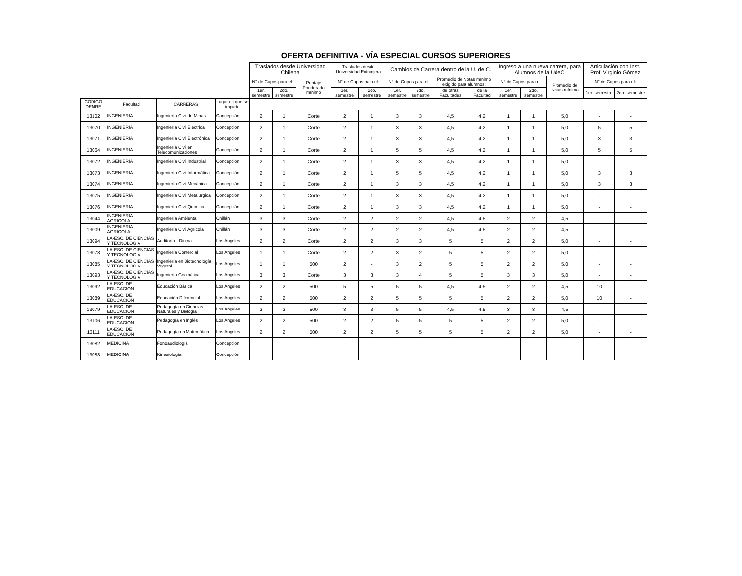OFERTA DEFINITIVA - VÍA ESPECIAL CURSOS SUPERIORES
| | | | | Traslados desde Universidad Chilena | | | Traslados desde Universidad Extranjera | | Cambios de Carrera dentro de la U. de C. | | | | Ingreso a una nueva carrera, para Alumnos de la UdeC | | | Articulación con Inst. Prof. Virginio Gómez | |
| --- | --- | --- | --- | --- | --- | --- | --- | --- | --- | --- | --- | --- | --- | --- | --- | --- | --- |
| | | | | N° de Cupos para el: | | Puntaje Ponderado mínimo | N° de Cupos para el: | | N° de Cupos para el: | | Promedio de Notas mínimo exigido para alumnos: | | N° de Cupos para el: | | Promedio de Notas mínimo | N° de Cupos para el: | |
| | | | | 1er. semestre | 2do. semestre | | 1er. semestre | 2do. semestre | 1er. semestre | 2do. semestre | de otras Facultades | de la Facultad | 1er. semestre | 2do. semestre | | 1er. semestre | 2do. semestre |
| CODIGO DEMRE | Facultad | CARRERAS | Lugar en que se imparte | | | | | | | | | | | | | | |
| 13102 | INGENIERIA | Ingeniería Civil de Minas | Concepción | 2 | 1 | Corte | 2 | 1 | 3 | 3 | 4,5 | 4,2 | 1 | 1 | 5,0 | - | - |
| 13070 | INGENIERIA | Ingeniería Civil Eléctrica | Concepción | 2 | 1 | Corte | 2 | 1 | 3 | 3 | 4,5 | 4,2 | 1 | 1 | 5,0 | 5 | 5 |
| 13071 | INGENIERIA | Ingeniería Civil Electrónica | Concepción | 2 | 1 | Corte | 2 | 1 | 3 | 3 | 4,5 | 4,2 | 1 | 1 | 5,0 | 3 | 3 |
| 13064 | INGENIERIA | Ingeniería Civil en Telecomunicaciones | Concepción | 2 | 1 | Corte | 2 | 1 | 5 | 5 | 4,5 | 4,2 | 1 | 1 | 5,0 | 5 | 5 |
| 13072 | INGENIERIA | Ingeniería Civil Industrial | Concepción | 2 | 1 | Corte | 2 | 1 | 3 | 3 | 4,5 | 4,2 | 1 | 1 | 5,0 | - | - |
| 13073 | INGENIERIA | Ingeniería Civil Informática | Concepción | 2 | 1 | Corte | 2 | 1 | 5 | 5 | 4,5 | 4,2 | 1 | 1 | 5,0 | 3 | 3 |
| 13074 | INGENIERIA | Ingeniería Civil Mecánica | Concepción | 2 | 1 | Corte | 2 | 1 | 3 | 3 | 4,5 | 4,2 | 1 | 1 | 5,0 | 3 | 3 |
| 13075 | INGENIERIA | Ingeniería Civil Metalúrgica | Concepción | 2 | 1 | Corte | 2 | 1 | 3 | 3 | 4,5 | 4,2 | 1 | 1 | 5,0 | - | - |
| 13076 | INGENIERIA | Ingeniería Civil Química | Concepción | 2 | 1 | Corte | 2 | 1 | 3 | 3 | 4,5 | 4,2 | 1 | 1 | 5,0 | - | - |
| 13044 | INGENIERIA AGRICOLA | Ingeniería Ambiental | Chillán | 3 | 3 | Corte | 2 | 2 | 2 | 2 | 4,5 | 4,5 | 2 | 2 | 4,5 | - | - |
| 13009 | INGENIERIA AGRICOLA | Ingeniería Civil Agrícola | Chillán | 3 | 3 | Corte | 2 | 2 | 2 | 2 | 4,5 | 4,5 | 2 | 2 | 4,5 | - | - |
| 13094 | LA-ESC. DE CIENCIAS Y TECNOLOGIA | Auditoría - Diurna | Los Angeles | 2 | 2 | Corte | 2 | 2 | 3 | 3 | 5 | 5 | 2 | 2 | 5,0 | - | - |
| 13078 | LA-ESC. DE CIENCIAS Y TECNOLOGIA | Ingeniería Comercial | Los Angeles | 1 | 1 | Corte | 2 | 2 | 3 | 2 | 5 | 5 | 2 | 2 | 5,0 | - | - |
| 13085 | LA-ESC. DE CIENCIAS Y TECNOLOGIA | Ingeniería en Biotecnología Vegetal | Los Angeles | 1 | 1 | 500 | 2 | - | 3 | 2 | 5 | 5 | 2 | 2 | 5,0 | - | - |
| 13093 | LA-ESC. DE CIENCIAS Y TECNOLOGIA | Ingeniería Geomática | Los Angeles | 3 | 3 | Corte | 3 | 3 | 3 | 4 | 5 | 5 | 3 | 3 | 5,0 | - | - |
| 13092 | LA-ESC. DE EDUCACION | Educación Básica | Los Angeles | 2 | 2 | 500 | 5 | 5 | 5 | 5 | 4,5 | 4,5 | 2 | 2 | 4,5 | 10 | - |
| 13089 | LA-ESC. DE EDUCACION | Educación Diferencial | Los Angeles | 2 | 2 | 500 | 2 | 2 | 5 | 5 | 5 | 5 | 2 | 2 | 5,0 | 10 | - |
| 13079 | LA-ESC. DE EDUCACION | Pedagogía en Ciencias Naturales y Biología | Los Angeles | 2 | 2 | 500 | 3 | 3 | 5 | 5 | 4,5 | 4,5 | 3 | 3 | 4,5 | - | - |
| 13106 | LA-ESC. DE EDUCACION | Pedagogía en Inglés | Los Angeles | 2 | 2 | 500 | 2 | 2 | 5 | 5 | 5 | 5 | 2 | 2 | 5,0 | - | - |
| 13111 | LA-ESC. DE EDUCACION | Pedagogía en Matemática | Los Angeles | 2 | 2 | 500 | 2 | 2 | 5 | 5 | 5 | 5 | 2 | 2 | 5,0 | - | - |
| 13082 | MEDICINA | Fonoaudiología | Concepción | - | - | - | - | - | - | - | - | - | - | - | - | - | - |
| 13083 | MEDICINA | Kinesiología | Concepción | - | - | - | - | - | - | - | - | - | - | - | - | - | - |